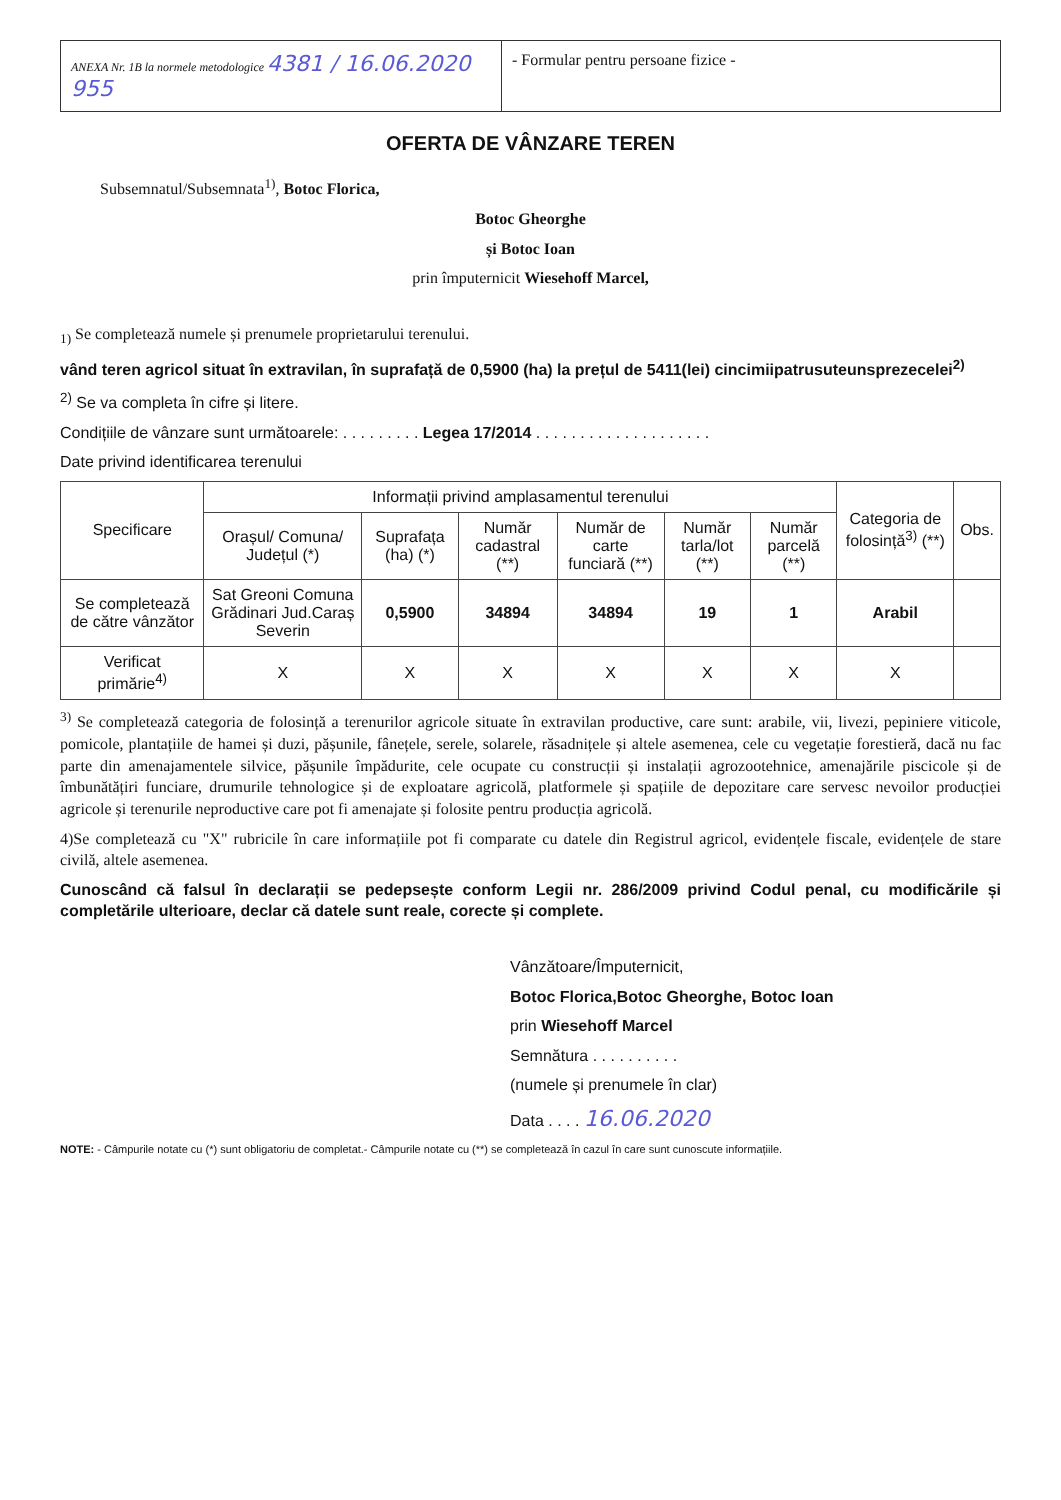ANEXA Nr. 1B la normele metodologice 4381 / 16.06.2020 955
- Formular pentru persoane fizice -
OFERTA DE VÂNZARE TEREN
Subsemnatul/Subsemnata<sup>1)</sup>, Botoc Florica,
Botoc Gheorghe
și Botoc Ioan
prin împuternicit Wiesehoff Marcel,
<sub>1)</sub> Se completează numele și prenumele proprietarului terenului.
vând teren agricol situat în extravilan, în suprafață de 0,5900 (ha) la prețul de 5411(lei) cincimiipatrusuteunsprezecelei<sup>2)</sup>
<sup>2)</sup> Se va completa în cifre și litere.
Condițiile de vânzare sunt următoarele: . . . . . . . . . Legea 17/2014 . . . . . . . . . . . . . . . . . . . .
Date privind identificarea terenului
| Specificare | Informații privind amplasamentul terenului | | | | | | Categoria de folosință<sup>3)</sup> (**) | Obs. |
| --- | --- | --- | --- | --- | --- | --- | --- | --- |
| | Orașul/ Comuna/ Județul (*) | Suprafața (ha) (*) | Număr cadastral (**) | Număr de carte funciară (**) | Număr tarla/lot (**) | Număr parcelă (**) | | |
| Se completează de către vânzător | Sat Greoni Comuna Grădinari Jud.Caraș Severin | 0,5900 | 34894 | 34894 | 19 | 1 | Arabil | |
| Verificat primărie<sup>4)</sup> | X | X | X | X | X | X | X | |
<sup>3)</sup> Se completează categoria de folosință a terenurilor agricole situate în extravilan productive, care sunt: arabile, vii, livezi, pepiniere viticole, pomicole, plantațiile de hamei și duzi, pășunile, fânețele, serele, solarele, răsadnițele și altele asemenea, cele cu vegetație forestieră, dacă nu fac parte din amenajamentele silvice, pășunile împădurite, cele ocupate cu construcții și instalații agrozootehnice, amenajările piscicole și de îmbunătățiri funciare, drumurile tehnologice și de exploatare agricolă, platformele și spațiile de depozitare care servesc nevoilor producției agricole și terenurile neproductive care pot fi amenajate și folosite pentru producția agricolă.
4)Se completează cu "X" rubricile în care informațiile pot fi comparate cu datele din Registrul agricol, evidențele fiscale, evidențele de stare civilă, altele asemenea.
Cunoscând că falsul în declarații se pedepsește conform Legii nr. 286/2009 privind Codul penal, cu modificările și completările ulterioare, declar că datele sunt reale, corecte și complete.
Vânzătoare/Împuternicit,
Botoc Florica,Botoc Gheorghe, Botoc Ioan
prin Wiesehoff Marcel
Semnătura . . . . . . . . . .
(numele și prenumele în clar)
Data . . . . 16.06.2020
NOTE: - Câmpurile notate cu (*) sunt obligatoriu de completat.- Câmpurile notate cu (**) se completează în cazul în care sunt cunoscute informațiile.